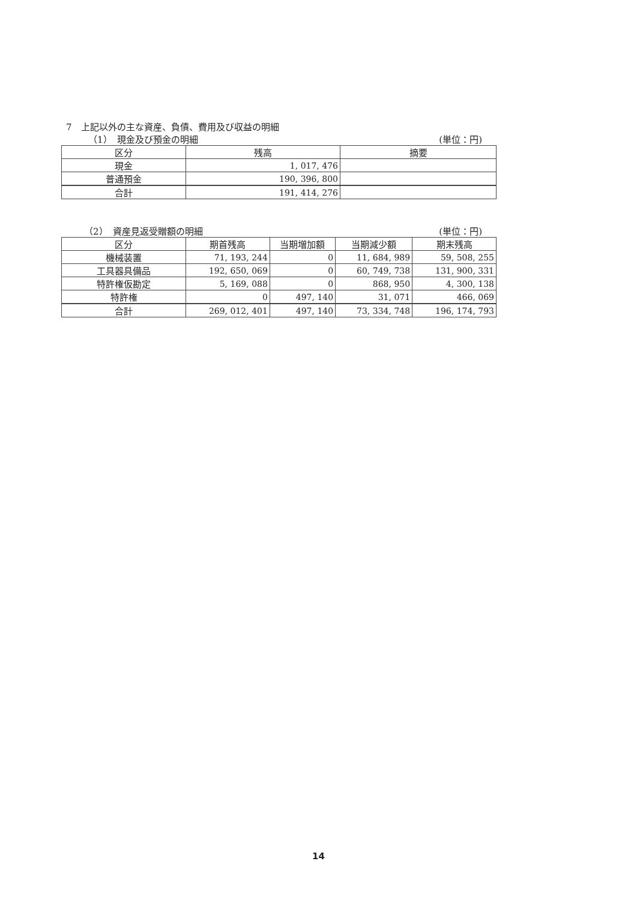7　上記以外の主な資産、負債、費用及び収益の明細
（1）　現金及び預金の明細 (単位：円)
| 区分 | 残高 | 摘要 |
| --- | --- | --- |
| 現金 | 1, 017, 476 | |
| 普通預金 | 190, 396, 800 | |
| 合計 | 191, 414, 276 | |
（2）　資産見返受贈額の明細 (単位：円)
| 区分 | 期首残高 | 当期増加額 | 当期減少額 | 期末残高 |
| --- | --- | --- | --- | --- |
| 機械装置 | 71, 193, 244 | 0 | 11, 684, 989 | 59, 508, 255 |
| 工具器具備品 | 192, 650, 069 | 0 | 60, 749, 738 | 131, 900, 331 |
| 特許権仮勘定 | 5, 169, 088 | 0 | 868, 950 | 4, 300, 138 |
| 特許権 | 0 | 497, 140 | 31, 071 | 466, 069 |
| 合計 | 269, 012, 401 | 497, 140 | 73, 334, 748 | 196, 174, 793 |
14